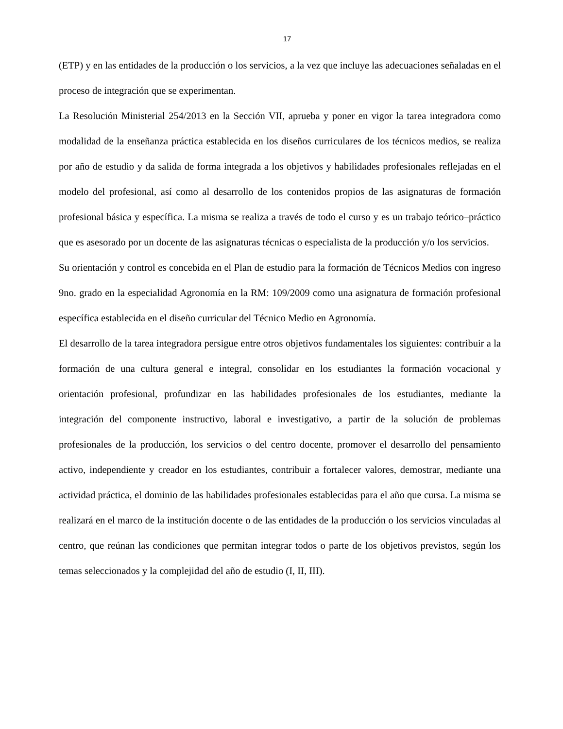17
(ETP) y en las entidades de la producción o los servicios, a la vez que incluye las adecuaciones señaladas en el proceso de integración que se experimentan.
La Resolución Ministerial 254/2013 en la Sección VII, aprueba y poner en vigor la tarea integradora como modalidad de la enseñanza práctica establecida en los diseños curriculares de los técnicos medios, se realiza por año de estudio y da salida de forma integrada a los objetivos y habilidades profesionales reflejadas en el modelo del profesional, así como al desarrollo de los contenidos propios de las asignaturas de formación profesional básica y específica. La misma se realiza a través de todo el curso y es un trabajo teórico–práctico que es asesorado por un docente de las asignaturas técnicas o especialista de la producción y/o los servicios.
Su orientación y control es concebida en el Plan de estudio para la formación de Técnicos Medios con ingreso 9no. grado en la especialidad Agronomía en la RM: 109/2009 como una asignatura de formación profesional específica establecida en el diseño curricular del Técnico Medio en Agronomía.
El desarrollo de la tarea integradora persigue entre otros objetivos fundamentales los siguientes: contribuir a la formación de una cultura general e integral, consolidar en los estudiantes la formación vocacional y orientación profesional, profundizar en las habilidades profesionales de los estudiantes, mediante la integración del componente instructivo, laboral e investigativo, a partir de la solución de problemas profesionales de la producción, los servicios o del centro docente, promover el desarrollo del pensamiento activo, independiente y creador en los estudiantes, contribuir a fortalecer valores, demostrar, mediante una actividad práctica, el dominio de las habilidades profesionales establecidas para el año que cursa. La misma se realizará en el marco de la institución docente o de las entidades de la producción o los servicios vinculadas al centro, que reúnan las condiciones que permitan integrar todos o parte de los objetivos previstos, según los temas seleccionados y la complejidad del año de estudio (I, II, III).